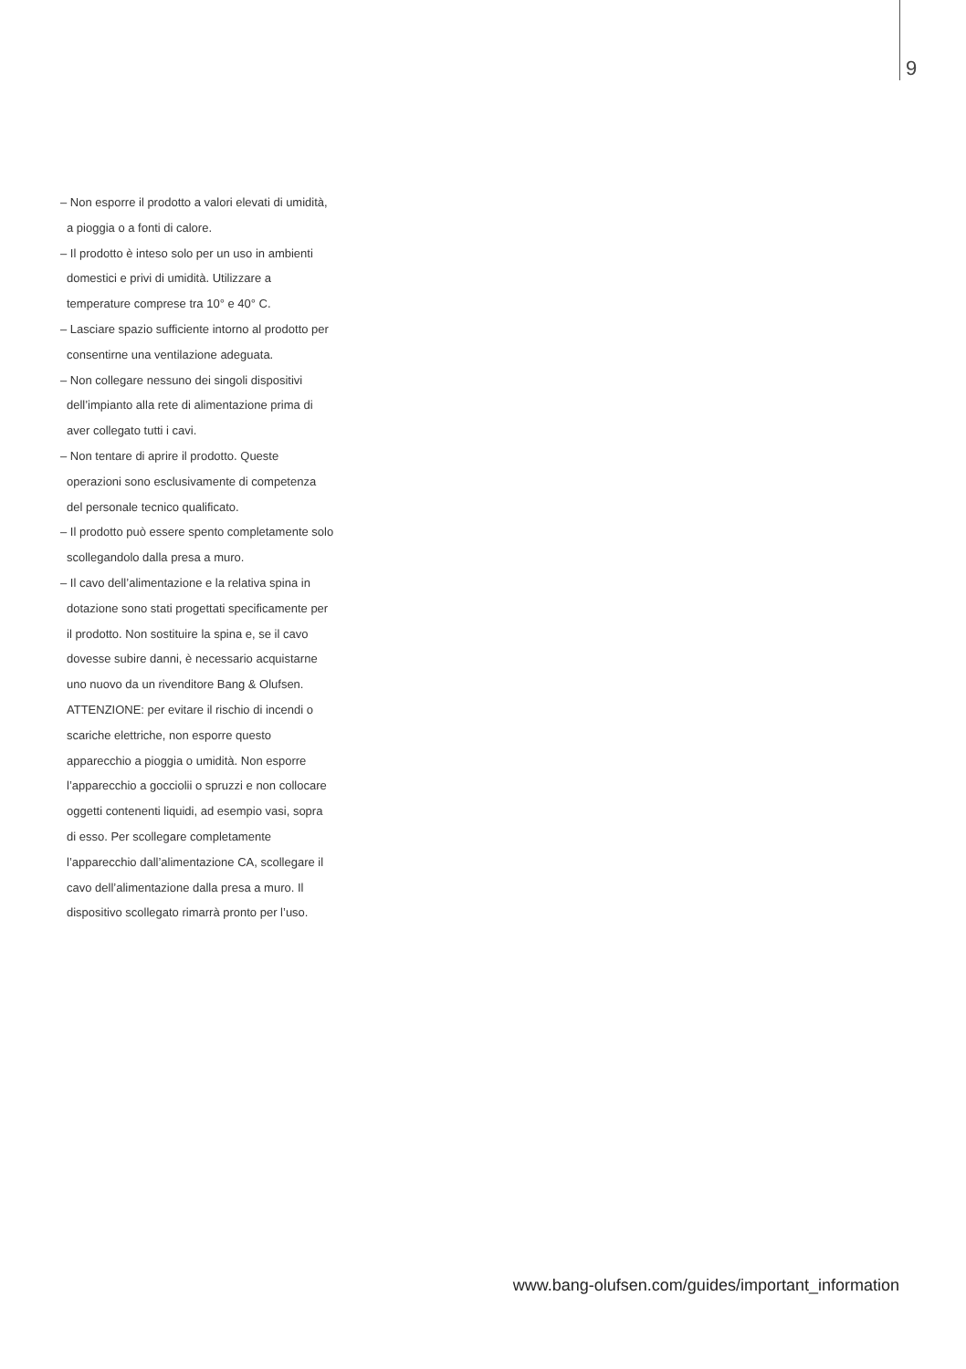9
– Non esporre il prodotto a valori elevati di umidità, a pioggia o a fonti di calore.
– Il prodotto è inteso solo per un uso in ambienti domestici e privi di umidità. Utilizzare a temperature comprese tra 10° e 40° C.
– Lasciare spazio sufficiente intorno al prodotto per consentirne una ventilazione adeguata.
– Non collegare nessuno dei singoli dispositivi dell’impianto alla rete di alimentazione prima di aver collegato tutti i cavi.
– Non tentare di aprire il prodotto. Queste operazioni sono esclusivamente di competenza del personale tecnico qualificato.
– Il prodotto può essere spento completamente solo scollegandolo dalla presa a muro.
– Il cavo dell’alimentazione e la relativa spina in dotazione sono stati progettati specificamente per il prodotto. Non sostituire la spina e, se il cavo dovesse subire danni, è necessario acquistarne uno nuovo da un rivenditore Bang & Olufsen.
ATTENZIONE: per evitare il rischio di incendi o scariche elettriche, non esporre questo apparecchio a pioggia o umidità. Non esporre l’apparecchio a gocciolii o spruzzi e non collocare oggetti contenenti liquidi, ad esempio vasi, sopra di esso. Per scollegare completamente l’apparecchio dall’alimentazione CA, scollegare il cavo dell’alimentazione dalla presa a muro. Il dispositivo scollegato rimarrà pronto per l’uso.
www.bang-olufsen.com/guides/important_information